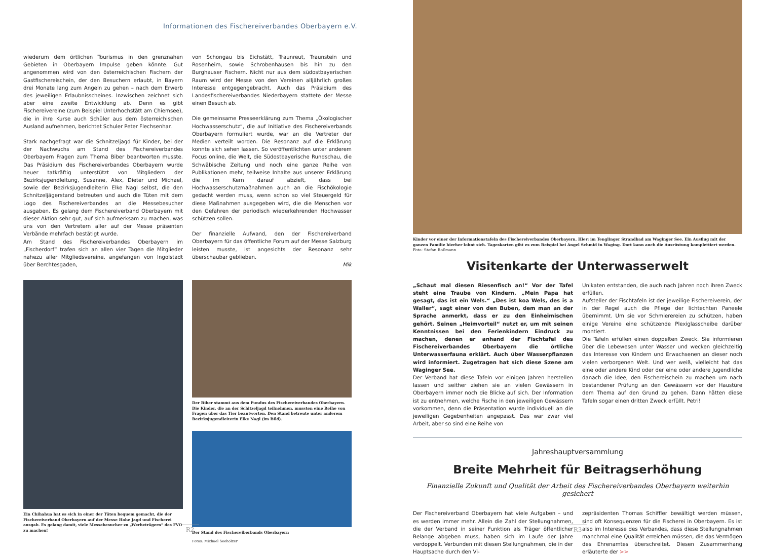Informationen des Fischereiverbandes Oberbayern e.V.
wiederum dem örtlichen Tourismus in den grenznahen Gebieten in Oberbayern Impulse geben könnte. Gut angenommen wird von den österreichischen Fischern der Gastfischereischein, der den Besuchern erlaubt, in Bayern drei Monate lang zum Angeln zu gehen – nach dem Erwerb des jeweiligen Erlaubnisscheines. Inzwischen zeichnet sich aber eine zweite Entwicklung ab. Denn es gibt Fischereivereine (zum Beispiel Unterhochstätt am Chiemsee), die in ihre Kurse auch Schüler aus dem österreichischen Ausland aufnehmen, berichtet Schuler Peter Flechsenhar.
Stark nachgefragt war die Schnitzeljagd für Kinder, bei der der Nachwuchs am Stand des Fischereiverbandes Oberbayern Fragen zum Thema Biber beantworten musste. Das Präsidium des Fischereiverbandes Oberbayern wurde heuer tatkräftig unterstützt von Mitgliedern der Bezirksjugendleitung, Susanne, Alex, Dieter und Michael, sowie der Bezirksjugendleiterin Elke Nagl selbst, die den Schnitzeljägerstand betreuten und auch die Tüten mit dem Logo des Fischereiverbandes an die Messebesucher ausgaben. Es gelang dem Fischereiverband Oberbayern mit dieser Aktion sehr gut, auf sich aufmerksam zu machen, was uns von den Vertretern aller auf der Messe präsenten Verbände mehrfach bestätigt wurde.
Am Stand des Fischereiverbandes Oberbayern im „Fischerdorf“ trafen sich an allen vier Tagen die Mitglieder nahezu aller Mitgliedsvereine, angefangen von Ingolstadt über Berchtesgaden,
von Schongau bis Eichstätt, Traunreut, Traunstein und Rosenheim, sowie Schrobenhausen bis hin zu den Burghauser Fischern. Nicht nur aus dem südostbayerischen Raum wird der Messe von den Vereinen alljährlich großes Interesse entgegengebracht. Auch das Präsidium des Landesfischereiverbandes Niederbayern stattete der Messe einen Besuch ab.
Die gemeinsame Presseerklärung zum Thema „Ökologischer Hochwasserschutz“, die auf Initiative des Fischereiverbands Oberbayern formuliert wurde, war an die Vertreter der Medien verteilt worden. Die Resonanz auf die Erklärung konnte sich sehen lassen. So veröffentlichten unter anderem Focus online, die Welt, die Südostbayerische Rundschau, die Schwäbische Zeitung und noch eine ganze Reihe von Publikationen mehr, teilweise Inhalte aus unserer Erklärung die im Kern darauf abzielt, dass bei Hochwasserschutzmaßnahmen auch an die Fischökologie gedacht werden muss, wenn schon so viel Steuergeld für diese Maßnahmen ausgegeben wird, die die Menschen vor den Gefahren der periodisch wiederkehrenden Hochwasser schützen sollen.
Der finanzielle Aufwand, den der Fischereiverband Oberbayern für das öffentliche Forum auf der Messe Salzburg leisten musste, ist angesichts der Resonanz sehr überschaubar geblieben.
Mik
Ein Chihahua hat es sich in einer der Tüten bequem gemacht, die der Fischereiverband Oberbayern auf der Messe Hohe Jagd und Fischerei ausgab. Es gelang damit, viele Messebesucher zu „Werbeträgern“ des FVO zu machen!
Der Biber stammt aus dem Fundus des Fischereiverbandes Oberbayern. Die Kinder, die an der Schitzeljagd teilnehmen, mussten eine Reihe von Fragen über das Tier beantworten. Den Stand betreute unter anderem Bezirksjugendleiterin Elke Nagl (im Bild).
Der Stand des Fischereiberbands Oberbayern
Fotos: Michael Seeholzer
R2
Kinder vor einer der Informationstafeln des Fischereiverbandes Oberbayern. Hier: im Tenglinger Strandbad am Waginger See. Ein Ausflug mit der ganzen Familie hierher lohnt sich. Tageskarten gibt es zum Beispiel bei Angel Schmid in Waging. Dort kann auch die Ausrüstung komplettiert werden. Foto: Stefan Roßmann
Visitenkarte der Unterwasserwelt
„Schaut mal diesen Riesenfisch an!“ Vor der Tafel steht eine Traube von Kindern. „Mein Papa hat gesagt, das ist ein Wels.“ „Des ist koa Wels, des is a Waller“, sagt einer von den Buben, dem man an der Sprache anmerkt, dass er zu den Einheimischen gehört. Seinen „Heimvorteil“ nutzt er, um mit seinen Kenntnissen bei den Ferienkindern Eindruck zu machen, denen er anhand der Fischtafel des Fischereiverbandes Oberbayern die örtliche Unterwasserfauna erklärt. Auch über Wasserpflanzen wird informiert. Zugetragen hat sich diese Szene am Waginger See.
Der Verband hat diese Tafeln vor einigen Jahren herstellen lassen und seither ziehen sie an vielen Gewässern in Oberbayern immer noch die Blicke auf sich. Der Information ist zu entnehmen, welche Fische in den jeweiligen Gewässern vorkommen, denn die Präsentation wurde individuell an die jeweiligen Gegebenheiten angepasst. Das war zwar viel Arbeit, aber so sind eine Reihe von
Unikaten entstanden, die auch nach Jahren noch ihren Zweck erfüllen.
Aufsteller der Fischtafeln ist der jeweilige Fischereiverein, der in der Regel auch die Pflege der lichtechten Paneele übernimmt. Um sie vor Schmierereien zu schützen, haben einige Vereine eine schützende Plexiglasscheibe darüber montiert.
Die Tafeln erfüllen einen doppelten Zweck. Sie informieren über die Lebewesen unter Wasser und wecken gleichzeitig das Interesse von Kindern und Erwachsenen an dieser noch vielen verborgenen Welt. Und wer weiß, vielleicht hat das eine oder andere Kind oder der eine oder andere Jugendliche danach die Idee, den Fischereischein zu machen um nach bestandener Prüfung an den Gewässern vor der Haustüre dem Thema auf den Grund zu gehen. Dann hätten diese Tafeln sogar einen dritten Zweck erfüllt. Petri!
Jahreshauptversammlung
Breite Mehrheit für Beitragserhöhung
Finanzielle Zukunft und Qualität der Arbeit des Fischereiverbandes Oberbayern weiterhin gesichert
Der Fischereiverband Oberbayern hat viele Aufgaben – und es werden immer mehr. Allein die Zahl der Stellungnahmen, die der Verband in seiner Funktion als Träger öffentlicher Belange abgeben muss, haben sich im Laufe der Jahre verdoppelt. Verbunden mit diesen Stellungnahmen, die in der Hauptsache durch den Vi-
zepräsidenten Thomas Schiffler bewältigt werden müssen, sind oft Konsequenzen für die Fischerei in Oberbayern. Es ist also im Interesse des Verbandes, dass diese Stellungnahmen manchmal eine Qualität erreichen müssen, die das Vermögen des Ehrenamtes überschreitet. Diesen Zusammenhang erläuterte der >>
R3